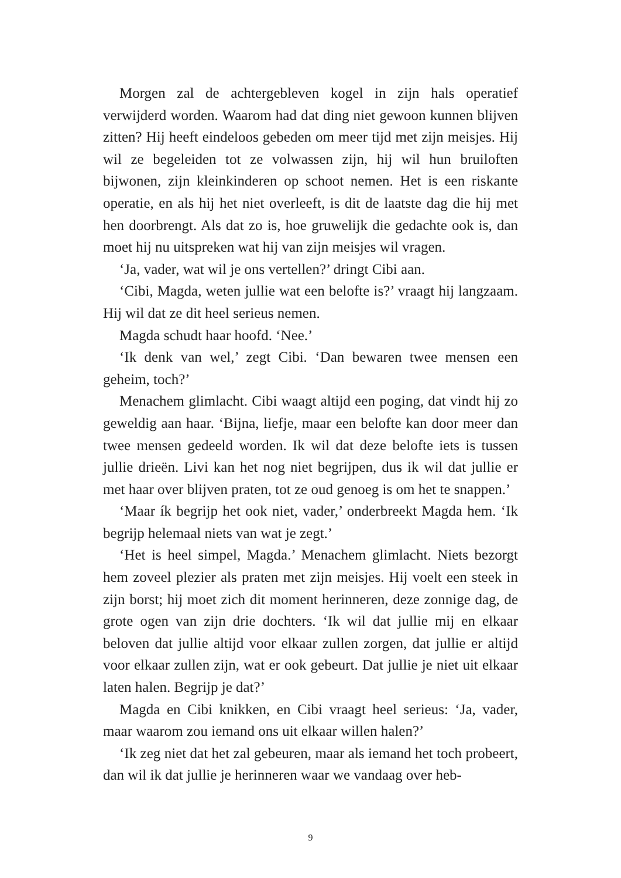Morgen zal de achtergebleven kogel in zijn hals operatief verwijderd worden. Waarom had dat ding niet gewoon kunnen blijven zitten? Hij heeft eindeloos gebeden om meer tijd met zijn meisjes. Hij wil ze begeleiden tot ze volwassen zijn, hij wil hun bruiloften bijwonen, zijn kleinkinderen op schoot nemen. Het is een riskante operatie, en als hij het niet overleeft, is dit de laatste dag die hij met hen doorbrengt. Als dat zo is, hoe gruwelijk die gedachte ook is, dan moet hij nu uitspreken wat hij van zijn meisjes wil vragen.
‘Ja, vader, wat wil je ons vertellen?’ dringt Cibi aan.
‘Cibi, Magda, weten jullie wat een belofte is?’ vraagt hij langzaam. Hij wil dat ze dit heel serieus nemen.
Magda schudt haar hoofd. ‘Nee.’
‘Ik denk van wel,’ zegt Cibi. ‘Dan bewaren twee mensen een geheim, toch?’
Menachem glimlacht. Cibi waagt altijd een poging, dat vindt hij zo geweldig aan haar. ‘Bijna, liefje, maar een belofte kan door meer dan twee mensen gedeeld worden. Ik wil dat deze belofte iets is tussen jullie drieën. Livi kan het nog niet begrijpen, dus ik wil dat jullie er met haar over blijven praten, tot ze oud genoeg is om het te snappen.’
‘Maar ík begrijp het ook niet, vader,’ onderbreekt Magda hem. ‘Ik begrijp helemaal niets van wat je zegt.’
‘Het is heel simpel, Magda.’ Menachem glimlacht. Niets bezorgt hem zoveel plezier als praten met zijn meisjes. Hij voelt een steek in zijn borst; hij moet zich dit moment herinneren, deze zonnige dag, de grote ogen van zijn drie dochters. ‘Ik wil dat jullie mij en elkaar beloven dat jullie altijd voor elkaar zullen zorgen, dat jullie er altijd voor elkaar zullen zijn, wat er ook gebeurt. Dat jullie je niet uit elkaar laten halen. Begrijp je dat?’
Magda en Cibi knikken, en Cibi vraagt heel serieus: ‘Ja, vader, maar waarom zou iemand ons uit elkaar willen halen?’
‘Ik zeg niet dat het zal gebeuren, maar als iemand het toch probeert, dan wil ik dat jullie je herinneren waar we vandaag over heb-
9